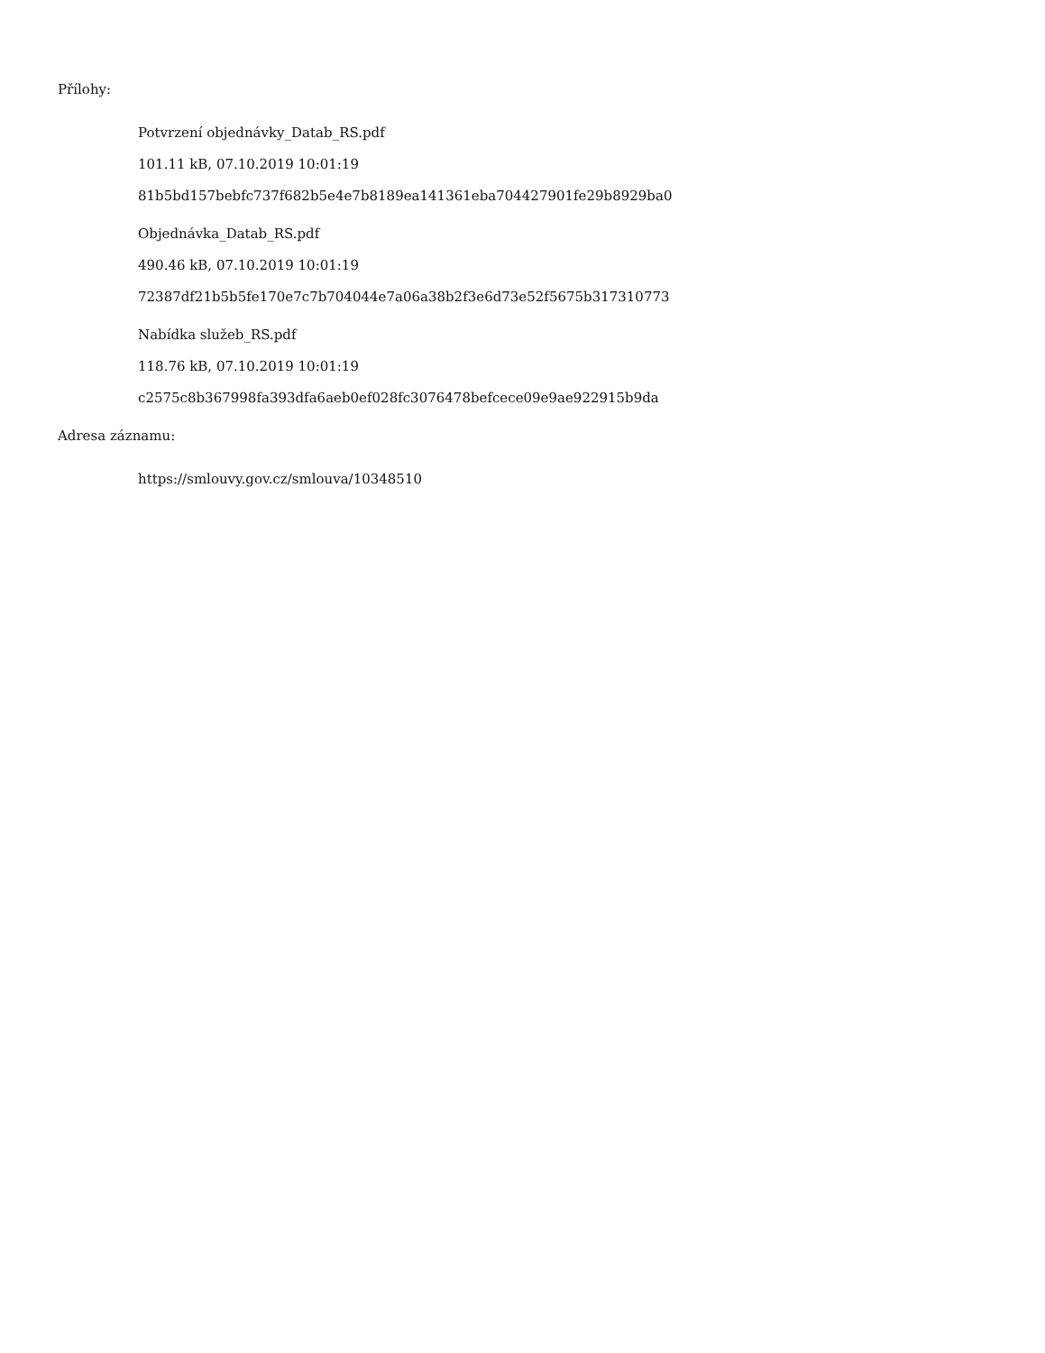Přílohy:
Potvrzení objednávky_Datab_RS.pdf
101.11 kB, 07.10.2019 10:01:19
81b5bd157bebfc737f682b5e4e7b8189ea141361eba704427901fe29b8929ba0
Objednávka_Datab_RS.pdf
490.46 kB, 07.10.2019 10:01:19
72387df21b5b5fe170e7c7b704044e7a06a38b2f3e6d73e52f5675b317310773
Nabídka služeb_RS.pdf
118.76 kB, 07.10.2019 10:01:19
c2575c8b367998fa393dfa6aeb0ef028fc3076478befcece09e9ae922915b9da
Adresa záznamu:
https://smlouvy.gov.cz/smlouva/10348510